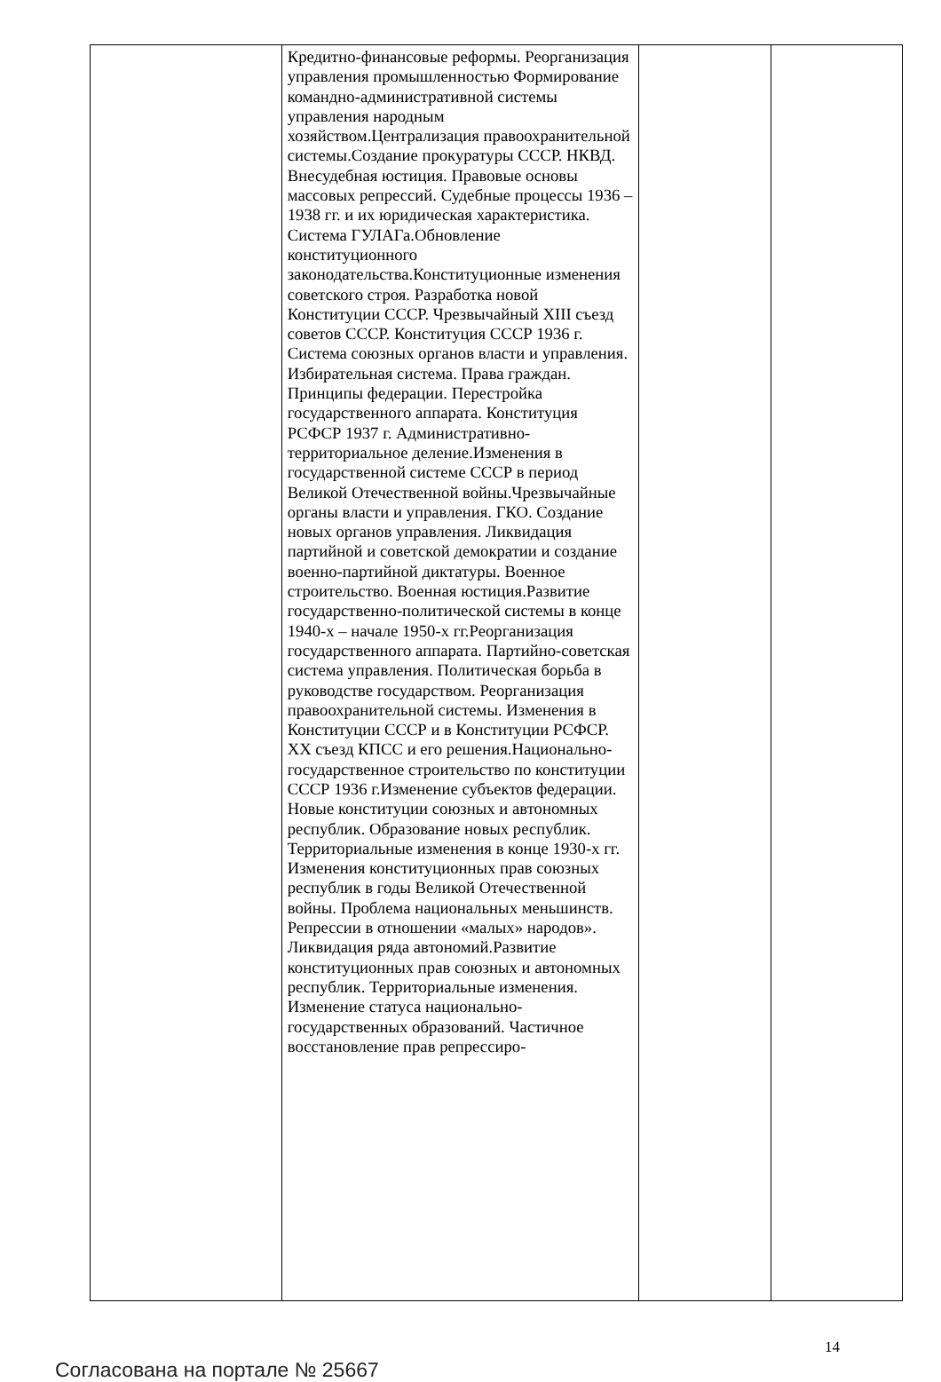| | Кредитно-финансовые реформы. Реорганизация управления промышленностью Формирование командно-административной системы управления народным хозяйством.Централизация правоохранительной системы.Создание прокуратуры СССР. НКВД. Внесудебная юстиция. Правовые основы массовых репрессий. Судебные процессы 1936 – 1938 гг. и их юридическая характеристика. Система ГУЛАГа.Обновление конституционного законодательства.Конституционные изменения советского строя. Разработка новой Конституции СССР. Чрезвычайный XIII съезд советов СССР. Конституция СССР 1936 г. Система союзных органов власти и управления. Избирательная система. Права граждан. Принципы федерации. Перестройка государственного аппарата. Конституция РСФСР 1937 г. Административно-территориальное деление.Изменения в государственной системе СССР в период Великой Отечественной войны.Чрезвычайные органы власти и управления. ГКО. Создание новых органов управления. Ликвидация партийной и советской демократии и создание военно-партийной диктатуры. Военное строительство. Военная юстиция.Развитие государственно-политической системы в конце 1940-х – начале 1950-х гг.Реорганизация государственного аппарата. Партийно-советская система управления. Политическая борьба в руководстве государством. Реорганизация правоохранительной системы. Изменения в Конституции СССР и в Конституции РСФСР. XX съезд КПСС и его решения.Национально-государственное строительство по конституции СССР 1936 г.Изменение субъектов федерации. Новые конституции союзных и автономных республик. Образование новых республик. Территориальные изменения в конце 1930-х гг. Изменения конституционных прав союзных республик в годы Великой Отечественной войны. Проблема национальных меньшинств. Репрессии в отношении «малых» народов». Ликвидация ряда автономий.Развитие конституционных прав союзных и автономных республик. Территориальные изменения. Изменение статуса национально-государственных образований. Частичное восстановление прав репрессиро- | | |
Согласована на портале № 25667 14